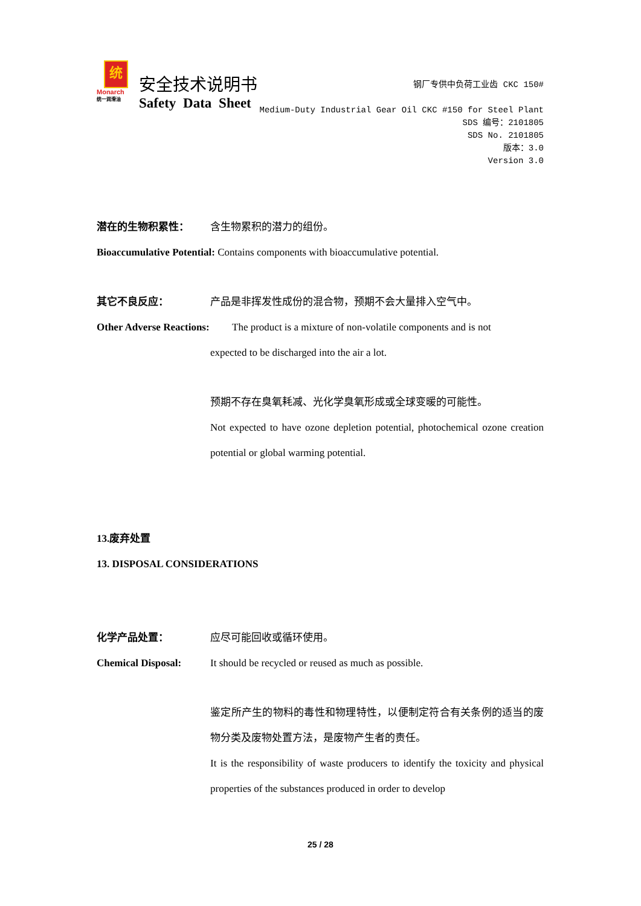统
Monarch
统一润滑油
安全技术说明书
Safety Data Sheet
钢厂专供中负荷工业齿 CKC 150#
Medium-Duty Industrial Gear Oil CKC #150 for Steel Plant
SDS 编号：2101805
SDS No. 2101805
版本：3.0
Version 3.0
潜在的生物积累性： 含生物累积的潜力的组份。
Bioaccumulative Potential: Contains components with bioaccumulative potential.
其它不良反应： 产品是非挥发性成份的混合物，预期不会大量排入空气中。
Other Adverse Reactions:
The product is a mixture of non-volatile components and is not
expected to be discharged into the air a lot.
预期不存在臭氧耗减、光化学臭氧形成或全球变暖的可能性。
Not expected to have ozone depletion potential, photochemical ozone creation potential or global warming potential.
13.废弃处置
13. DISPOSAL CONSIDERATIONS
化学产品处置： 应尽可能回收或循环使用。
Chemical Disposal: It should be recycled or reused as much as possible.
鉴定所产生的物料的毒性和物理特性，以便制定符合有关条例的适当的废物分类及废物处置方法，是废物产生者的责任。
It is the responsibility of waste producers to identify the toxicity and physical properties of the substances produced in order to develop
25 / 28